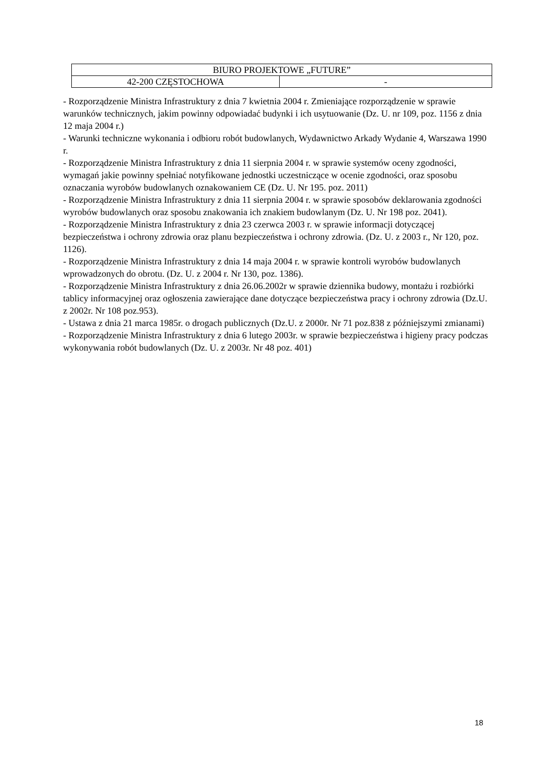| BIURO PROJEKTOWE „FUTURE” | |
| 42-200 CZĘSTOCHOWA | - |
- Rozporządzenie Ministra Infrastruktury z dnia 7 kwietnia 2004 r. Zmieniające rozporządzenie w sprawie warunków technicznych, jakim powinny odpowiadać budynki i ich usytuowanie (Dz. U. nr 109, poz. 1156 z dnia 12 maja 2004 r.)
- Warunki techniczne wykonania i odbioru robót budowlanych, Wydawnictwo Arkady Wydanie 4, Warszawa 1990 r.
- Rozporządzenie Ministra Infrastruktury z dnia 11 sierpnia 2004 r. w sprawie systemów oceny zgodności, wymagań jakie powinny spełniać notyfikowane jednostki uczestniczące w ocenie zgodności, oraz sposobu oznaczania wyrobów budowlanych oznakowaniem CE (Dz. U. Nr 195. poz. 2011)
- Rozporządzenie Ministra Infrastruktury z dnia 11 sierpnia 2004 r. w sprawie sposobów deklarowania zgodności wyrobów budowlanych oraz sposobu znakowania ich znakiem budowlanym (Dz. U. Nr 198 poz. 2041).
- Rozporządzenie Ministra Infrastruktury z dnia 23 czerwca 2003 r. w sprawie informacji dotyczącej bezpieczeństwa i ochrony zdrowia oraz planu bezpieczeństwa i ochrony zdrowia. (Dz. U. z 2003 r., Nr 120, poz. 1126).
- Rozporządzenie Ministra Infrastruktury z dnia 14 maja 2004 r. w sprawie kontroli wyrobów budowlanych wprowadzonych do obrotu. (Dz. U. z 2004 r. Nr 130, poz. 1386).
- Rozporządzenie Ministra Infrastruktury z dnia 26.06.2002r w sprawie dziennika budowy, montażu i rozbiórki tablicy informacyjnej oraz ogłoszenia zawierające dane dotyczące bezpieczeństwa pracy i ochrony zdrowia (Dz.U. z 2002r. Nr 108 poz.953).
- Ustawa z dnia 21 marca 1985r. o drogach publicznych (Dz.U. z 2000r. Nr 71 poz.838 z późniejszymi zmianami)
- Rozporządzenie Ministra Infrastruktury z dnia 6 lutego 2003r. w sprawie bezpieczeństwa i higieny pracy podczas wykonywania robót budowlanych (Dz. U. z 2003r. Nr 48 poz. 401)
18